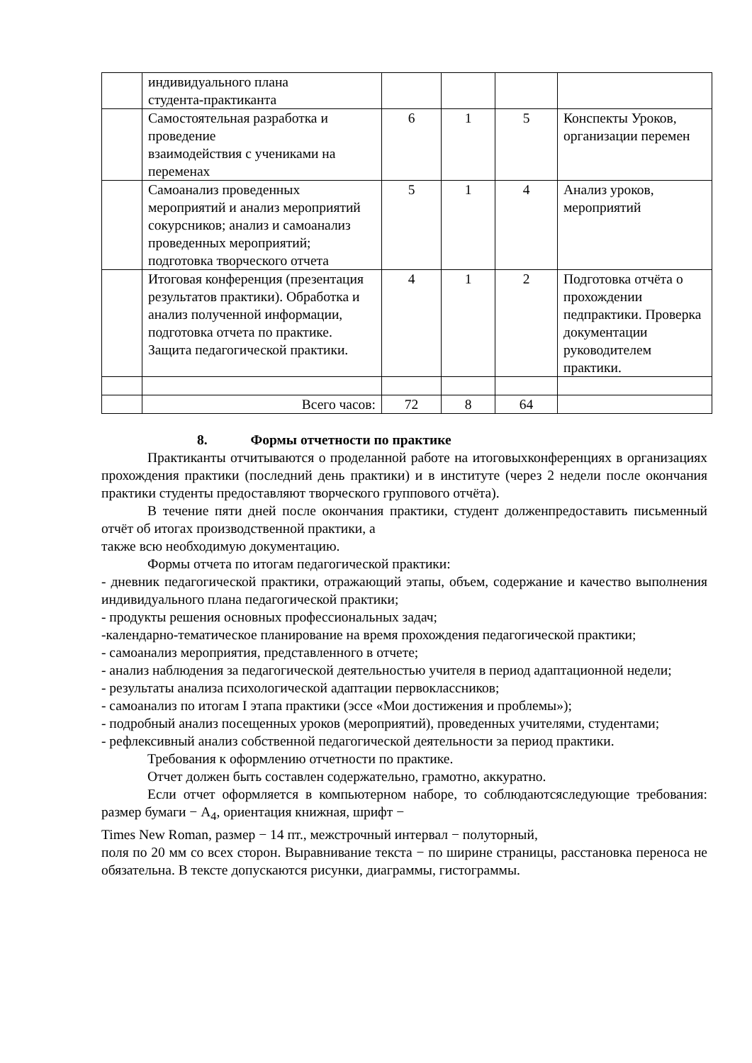| | индивидуального плана студента-практиканта | | | | |
| | Самостоятельная разработка и проведение взаимодействия с учениками на переменах | 6 | 1 | 5 | Конспекты Уроков, организации перемен |
| | Самоанализ проведенных мероприятий и анализ мероприятий сокурсников; анализ и самоанализ проведенных мероприятий; подготовка творческого отчета | 5 | 1 | 4 | Анализ уроков, мероприятий |
| | Итоговая конференция (презентация результатов практики). Обработка и анализ полученной информации, подготовка отчета по практике. Защита педагогической практики. | 4 | 1 | 2 | Подготовка отчёта о прохождении педпрактики. Проверка документации руководителем практики. |
| | Всего часов: | 72 | 8 | 64 | |
8. Формы отчетности по практике
Практиканты отчитываются о проделанной работе на итоговыхконференциях в организациях прохождения практики (последний день практики) и в институте (через 2 недели после окончания практики студенты предоставляют творческого группового отчёта).
В течение пяти дней после окончания практики, студент долженпредоставить письменный отчёт об итогах производственной практики, а
также всю необходимую документацию.
Формы отчета по итогам педагогической практики:
- дневник педагогической практики, отражающий этапы, объем, содержание и качество выполнения индивидуального плана педагогической практики;
- продукты решения основных профессиональных задач;
-календарно-тематическое планирование на время прохождения педагогической практики;
- самоанализ мероприятия, представленного в отчете;
- анализ наблюдения за педагогической деятельностью учителя в период адаптационной недели;
- результаты анализа психологической адаптации первоклассников;
- самоанализ по итогам I этапа практики (эссе «Мои достижения и проблемы»);
- подробный анализ посещенных уроков (мероприятий), проведенных учителями, студентами;
- рефлексивный анализ собственной педагогической деятельности за период практики.
Требования к оформлению отчетности по практике.
Отчет должен быть составлен содержательно, грамотно, аккуратно.
Если отчет оформляется в компьютерном наборе, то соблюдаютсяследующие требования: размер бумаги − А<sub>4</sub>, ориентация книжная, шрифт −
Times New Roman, размер − 14 пт., межстрочный интервал − полуторный,
поля по 20 мм со всех сторон. Выравнивание текста − по ширине страницы, расстановка переноса не обязательна. В тексте допускаются рисунки, диаграммы, гистограммы.